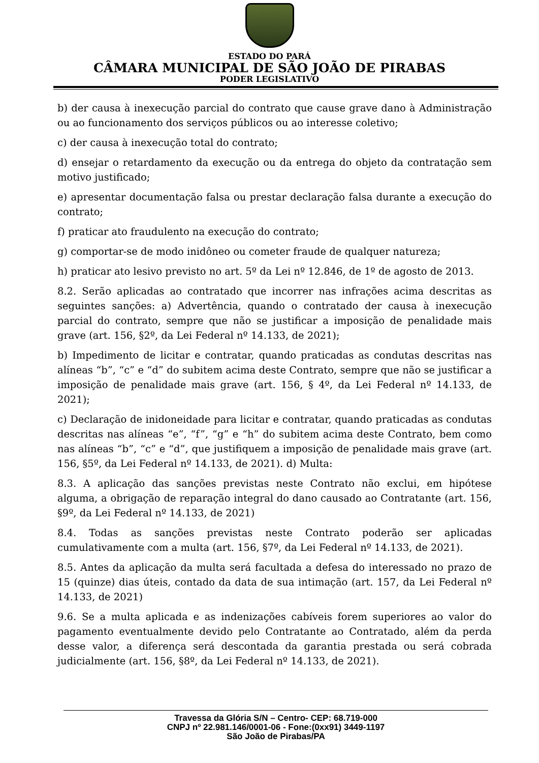ESTADO DO PARÁ
CÂMARA MUNICIPAL DE SÃO JOÃO DE PIRABAS
PODER LEGISLATIVO
b) der causa à inexecução parcial do contrato que cause grave dano à Administração ou ao funcionamento dos serviços públicos ou ao interesse coletivo;
c) der causa à inexecução total do contrato;
d) ensejar o retardamento da execução ou da entrega do objeto da contratação sem motivo justificado;
e) apresentar documentação falsa ou prestar declaração falsa durante a execução do contrato;
f) praticar ato fraudulento na execução do contrato;
g) comportar-se de modo inidôneo ou cometer fraude de qualquer natureza;
h) praticar ato lesivo previsto no art. 5º da Lei nº 12.846, de 1º de agosto de 2013.
8.2. Serão aplicadas ao contratado que incorrer nas infrações acima descritas as seguintes sanções: a) Advertência, quando o contratado der causa à inexecução parcial do contrato, sempre que não se justificar a imposição de penalidade mais grave (art. 156, §2º, da Lei Federal nº 14.133, de 2021);
b) Impedimento de licitar e contratar, quando praticadas as condutas descritas nas alíneas “b”, “c” e “d” do subitem acima deste Contrato, sempre que não se justificar a imposição de penalidade mais grave (art. 156, § 4º, da Lei Federal nº 14.133, de 2021);
c) Declaração de inidoneidade para licitar e contratar, quando praticadas as condutas descritas nas alíneas “e”, “f”, “g” e “h” do subitem acima deste Contrato, bem como nas alíneas “b”, “c” e “d”, que justifiquem a imposição de penalidade mais grave (art. 156, §5º, da Lei Federal nº 14.133, de 2021). d) Multa:
8.3. A aplicação das sanções previstas neste Contrato não exclui, em hipótese alguma, a obrigação de reparação integral do dano causado ao Contratante (art. 156, §9º, da Lei Federal nº 14.133, de 2021)
8.4. Todas as sanções previstas neste Contrato poderão ser aplicadas cumulativamente com a multa (art. 156, §7º, da Lei Federal nº 14.133, de 2021).
8.5. Antes da aplicação da multa será facultada a defesa do interessado no prazo de 15 (quinze) dias úteis, contado da data de sua intimação (art. 157, da Lei Federal nº 14.133, de 2021)
9.6. Se a multa aplicada e as indenizações cabíveis forem superiores ao valor do pagamento eventualmente devido pelo Contratante ao Contratado, além da perda desse valor, a diferença será descontada da garantia prestada ou será cobrada judicialmente (art. 156, §8º, da Lei Federal nº 14.133, de 2021).
Travessa da Glória S/N – Centro- CEP: 68.719-000
CNPJ nº 22.981.146/0001-06 - Fone:(0xx91) 3449-1197
São João de Pirabas/PA